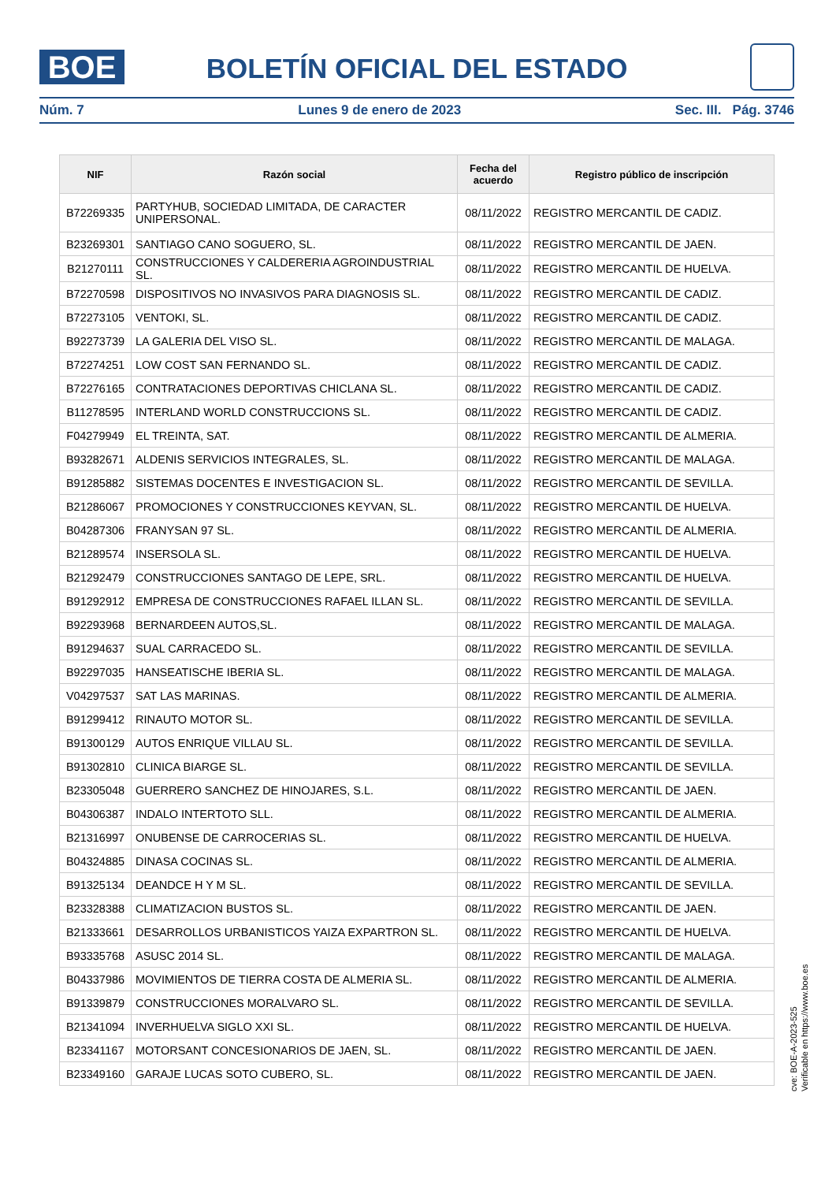BOE BOLETÍN OFICIAL DEL ESTADO
Núm. 7 Lunes 9 de enero de 2023 Sec. III. Pág. 3746
| NIF | Razón social | Fecha del acuerdo | Registro público de inscripción |
| --- | --- | --- | --- |
| B72269335 | PARTYHUB, SOCIEDAD LIMITADA, DE CARACTER UNIPERSONAL. | 08/11/2022 | REGISTRO MERCANTIL DE CADIZ. |
| B23269301 | SANTIAGO CANO SOGUERO, SL. | 08/11/2022 | REGISTRO MERCANTIL DE JAEN. |
| B21270111 | CONSTRUCCIONES Y CALDERERIA AGROINDUSTRIAL SL. | 08/11/2022 | REGISTRO MERCANTIL DE HUELVA. |
| B72270598 | DISPOSITIVOS NO INVASIVOS PARA DIAGNOSIS SL. | 08/11/2022 | REGISTRO MERCANTIL DE CADIZ. |
| B72273105 | VENTOKI, SL. | 08/11/2022 | REGISTRO MERCANTIL DE CADIZ. |
| B92273739 | LA GALERIA DEL VISO SL. | 08/11/2022 | REGISTRO MERCANTIL DE MALAGA. |
| B72274251 | LOW COST SAN FERNANDO SL. | 08/11/2022 | REGISTRO MERCANTIL DE CADIZ. |
| B72276165 | CONTRATACIONES DEPORTIVAS CHICLANA SL. | 08/11/2022 | REGISTRO MERCANTIL DE CADIZ. |
| B11278595 | INTERLAND WORLD CONSTRUCCIONS SL. | 08/11/2022 | REGISTRO MERCANTIL DE CADIZ. |
| F04279949 | EL TREINTA, SAT. | 08/11/2022 | REGISTRO MERCANTIL DE ALMERIA. |
| B93282671 | ALDENIS SERVICIOS INTEGRALES, SL. | 08/11/2022 | REGISTRO MERCANTIL DE MALAGA. |
| B91285882 | SISTEMAS DOCENTES E INVESTIGACION SL. | 08/11/2022 | REGISTRO MERCANTIL DE SEVILLA. |
| B21286067 | PROMOCIONES Y CONSTRUCCIONES KEYVAN, SL. | 08/11/2022 | REGISTRO MERCANTIL DE HUELVA. |
| B04287306 | FRANYSAN 97 SL. | 08/11/2022 | REGISTRO MERCANTIL DE ALMERIA. |
| B21289574 | INSERSOLA SL. | 08/11/2022 | REGISTRO MERCANTIL DE HUELVA. |
| B21292479 | CONSTRUCCIONES SANTAGO DE LEPE, SRL. | 08/11/2022 | REGISTRO MERCANTIL DE HUELVA. |
| B91292912 | EMPRESA DE CONSTRUCCIONES RAFAEL ILLAN SL. | 08/11/2022 | REGISTRO MERCANTIL DE SEVILLA. |
| B92293968 | BERNARDEEN AUTOS,SL. | 08/11/2022 | REGISTRO MERCANTIL DE MALAGA. |
| B91294637 | SUAL CARRACEDO SL. | 08/11/2022 | REGISTRO MERCANTIL DE SEVILLA. |
| B92297035 | HANSEATISCHE IBERIA SL. | 08/11/2022 | REGISTRO MERCANTIL DE MALAGA. |
| V04297537 | SAT LAS MARINAS. | 08/11/2022 | REGISTRO MERCANTIL DE ALMERIA. |
| B91299412 | RINAUTO MOTOR SL. | 08/11/2022 | REGISTRO MERCANTIL DE SEVILLA. |
| B91300129 | AUTOS ENRIQUE VILLAU SL. | 08/11/2022 | REGISTRO MERCANTIL DE SEVILLA. |
| B91302810 | CLINICA BIARGE SL. | 08/11/2022 | REGISTRO MERCANTIL DE SEVILLA. |
| B23305048 | GUERRERO SANCHEZ DE HINOJARES, S.L. | 08/11/2022 | REGISTRO MERCANTIL DE JAEN. |
| B04306387 | INDALO INTERTOTO SLL. | 08/11/2022 | REGISTRO MERCANTIL DE ALMERIA. |
| B21316997 | ONUBENSE DE CARROCERIAS SL. | 08/11/2022 | REGISTRO MERCANTIL DE HUELVA. |
| B04324885 | DINASA COCINAS SL. | 08/11/2022 | REGISTRO MERCANTIL DE ALMERIA. |
| B91325134 | DEANDCE H Y M SL. | 08/11/2022 | REGISTRO MERCANTIL DE SEVILLA. |
| B23328388 | CLIMATIZACION BUSTOS SL. | 08/11/2022 | REGISTRO MERCANTIL DE JAEN. |
| B21333661 | DESARROLLOS URBANISTICOS YAIZA EXPARTRON SL. | 08/11/2022 | REGISTRO MERCANTIL DE HUELVA. |
| B93335768 | ASUSC 2014 SL. | 08/11/2022 | REGISTRO MERCANTIL DE MALAGA. |
| B04337986 | MOVIMIENTOS DE TIERRA COSTA DE ALMERIA SL. | 08/11/2022 | REGISTRO MERCANTIL DE ALMERIA. |
| B91339879 | CONSTRUCCIONES MORALVARO SL. | 08/11/2022 | REGISTRO MERCANTIL DE SEVILLA. |
| B21341094 | INVERHUELVA SIGLO XXI SL. | 08/11/2022 | REGISTRO MERCANTIL DE HUELVA. |
| B23341167 | MOTORSANT CONCESIONARIOS DE JAEN, SL. | 08/11/2022 | REGISTRO MERCANTIL DE JAEN. |
| B23349160 | GARAJE LUCAS SOTO CUBERO, SL. | 08/11/2022 | REGISTRO MERCANTIL DE JAEN. |
cve: BOE-A-2023-525
Verificable en https://www.boe.es